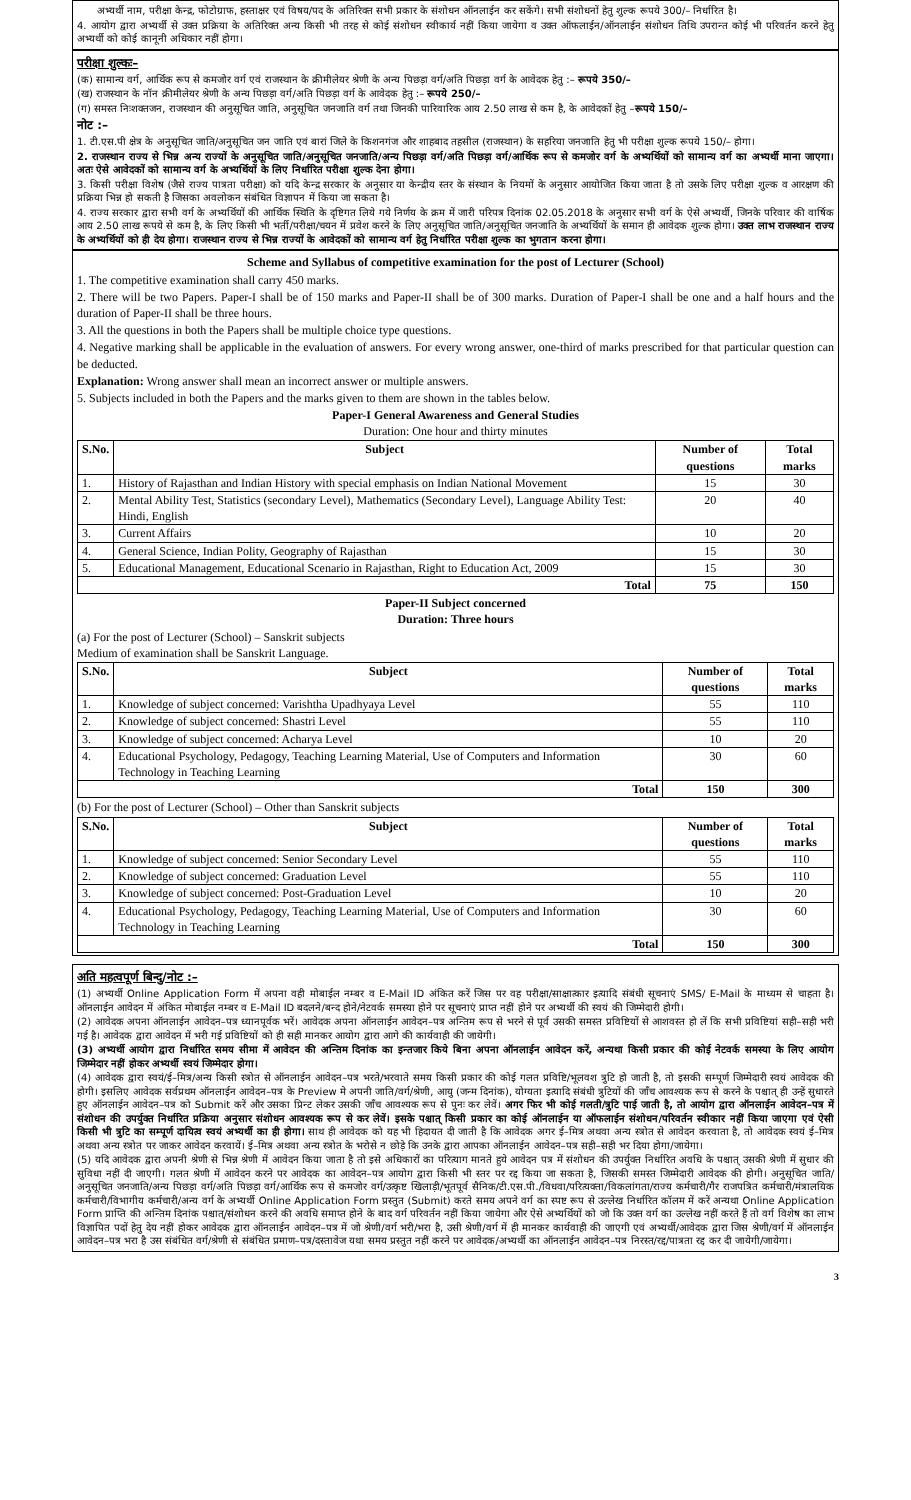अभ्यर्थी नाम, परीक्षा केन्द्र, फोटोग्राफ, हस्ताक्षर एवं विषय/पद के अतिरिक्त सभी प्रकार के संशोधन ऑनलाईन कर सकेंगे। सभी संशोधनों हेतु शुल्क रूपये 300/– निर्धारित है।
4. आयोग द्वारा अभ्यर्थी से उक्त प्रक्रिया के अतिरिक्त अन्य किसी भी तरह से कोई संशोधन स्वीकार्य नहीं किया जायेगा व उक्त ऑफलाईन/ऑनलाईन संशोधन तिथि उपरान्त कोई भी परिवर्तन करने हेतु अभ्यर्थी को कोई कानूनी अधिकार नहीं होगा।
परीक्षा शुल्कः–
(क) सामान्य वर्ग, आर्थिक रूप से कमजोर वर्ग एवं राजस्थान के क्रीमीलेयर श्रेणी के अन्य पिछड़ा वर्ग/अति पिछड़ा वर्ग के आवेदक हेतु :– रूपये 350/–
(ख) राजस्थान के नॉन क्रीमीलेयर श्रेणी के अन्य पिछड़ा वर्ग/अति पिछड़ा वर्ग के आवेदक हेतु :– रूपये 250/–
(ग) समस्त निःशक्तजन, राजस्थान की अनुसूचित जाति, अनुसूचित जनजाति वर्ग तथा जिनकी पारिवारिक आय 2.50 लाख से कम है, के आवेदकों हेतु –रूपये 150/–
नोट :–
1. टी.एस.पी क्षेत्र के अनुसूचित जाति/अनुसूचित जन जाति एवं बारां जिले के किशनगंज और शाहबाद तहसील (राजस्थान) के सहरिया जनजाति हेतु भी परीक्षा शुल्क रूपये 150/– होगा।
2. राजस्थान राज्य से भिन्न अन्य राज्यों के अनुसूचित जाति/अनुसूचित जनजाति/अन्य पिछड़ा वर्ग/अति पिछड़ा वर्ग/आर्थिक रूप से कमजोर वर्ग के अभ्यर्थियों को सामान्य वर्ग का अभ्यर्थी माना जाएगा। अतः ऐसे आवेदकों को सामान्य वर्ग के अभ्यर्थियों के लिए निर्धारित परीक्षा शुल्क देना होगा।
3. किसी परीक्षा विशेष (जैसे राज्य पात्रता परीक्षा) को यदि केन्द्र सरकार के अनुसार या केन्द्रीय स्तर के संस्थान के नियमों के अनुसार आयोजित किया जाता है तो उसके लिए परीक्षा शुल्क व आरक्षण की प्रक्रिया भिन्न हो सकती है जिसका अवलोकन संबंधित विज्ञापन में किया जा सकता है।
4. राज्य सरकार द्वारा सभी वर्ग के अभ्यर्थियों की आर्थिक स्थिति के दृष्टिगत लिये गये निर्णय के क्रम में जारी परिपत्र दिनांक 02.05.2018 के अनुसार सभी वर्ग के ऐसे अभ्यर्थी, जिनके परिवार की वार्षिक आय 2.50 लाख रूपये से कम है, के लिए किसी भी भर्ती/परीक्षा/चयन में प्रवेश करने के लिए अनुसूचित जाति/अनुसूचित जनजाति के अभ्यर्थियों के समान ही आवेदक शुल्क होगा। उक्त लाभ राजस्थान राज्य के अभ्यर्थियों को ही देय होगा। राजस्थान राज्य से भिन्न राज्यों के आवेदकों को सामान्य वर्ग हेतु निर्धारित परीक्षा शुल्क का भुगतान करना होगा।
Scheme and Syllabus of competitive examination for the post of Lecturer (School)
1. The competitive examination shall carry 450 marks.
2. There will be two Papers. Paper-I shall be of 150 marks and Paper-II shall be of 300 marks. Duration of Paper-I shall be one and a half hours and the duration of Paper-II shall be three hours.
3. All the questions in both the Papers shall be multiple choice type questions.
4. Negative marking shall be applicable in the evaluation of answers. For every wrong answer, one-third of marks prescribed for that particular question can be deducted.
Explanation: Wrong answer shall mean an incorrect answer or multiple answers.
5. Subjects included in both the Papers and the marks given to them are shown in the tables below.
Paper-I General Awareness and General Studies
Duration: One hour and thirty minutes
| S.No. | Subject | Number of questions | Total marks |
| --- | --- | --- | --- |
| 1. | History of Rajasthan and Indian History with special emphasis on Indian National Movement | 15 | 30 |
| 2. | Mental Ability Test, Statistics (secondary Level), Mathematics (Secondary Level), Language Ability Test: Hindi, English | 20 | 40 |
| 3. | Current Affairs | 10 | 20 |
| 4. | General Science, Indian Polity, Geography of Rajasthan | 15 | 30 |
| 5. | Educational Management, Educational Scenario in Rajasthan, Right to Education Act, 2009 | 15 | 30 |
| Total | | 75 | 150 |
Paper-II Subject concerned
Duration: Three hours
(a) For the post of Lecturer (School) – Sanskrit subjects
Medium of examination shall be Sanskrit Language.
| S.No. | Subject | Number of questions | Total marks |
| --- | --- | --- | --- |
| 1. | Knowledge of subject concerned: Varishtha Upadhyaya Level | 55 | 110 |
| 2. | Knowledge of subject concerned: Shastri Level | 55 | 110 |
| 3. | Knowledge of subject concerned: Acharya Level | 10 | 20 |
| 4. | Educational Psychology, Pedagogy, Teaching Learning Material, Use of Computers and Information Technology in Teaching Learning | 30 | 60 |
| Total | | 150 | 300 |
(b) For the post of Lecturer (School) – Other than Sanskrit subjects
| S.No. | Subject | Number of questions | Total marks |
| --- | --- | --- | --- |
| 1. | Knowledge of subject concerned: Senior Secondary Level | 55 | 110 |
| 2. | Knowledge of subject concerned: Graduation Level | 55 | 110 |
| 3. | Knowledge of subject concerned: Post-Graduation Level | 10 | 20 |
| 4. | Educational Psychology, Pedagogy, Teaching Learning Material, Use of Computers and Information Technology in Teaching Learning | 30 | 60 |
| Total | | 150 | 300 |
अति महत्वपूर्ण बिन्दु/नोट :–
(1) अभ्यर्थी Online Application Form में अपना वही मोबाईल नम्बर व E-Mail ID अंकित करें जिस पर वह परीक्षा/साक्षात्कार इत्यादि संबंधी सूचनाएं SMS/ E-Mail के माध्यम से चाहता है। ऑनलाईन आवेदन में अंकित मोबाईल नम्बर व E-Mail ID बदलने/बन्द होने/नेटवर्क समस्या होने पर सूचनाएं प्राप्त नहीं होने पर अभ्यर्थी की स्वयं की जिम्मेदारी होगी।
(2) आवेदक अपना ऑनलाईन आवेदन–पत्र ध्यानपूर्वक भरें। आवेदक अपना ऑनलाईन आवेदन–पत्र अन्तिम रूप से भरने से पूर्व उसकी समस्त प्रविष्टियों से आशवस्त हो लें कि सभी प्रविष्टियां सही–सही भरी गई है। आवेदक द्वारा आवेदन में भरी गई प्रविष्टियों को ही सही मानकर आयोग द्वारा आगे की कार्यवाही की जायेगी।
(3) अभ्यर्थी आयोग द्वारा निर्धारित समय सीमा में आवेदन की अन्तिम दिनांक का इन्तजार किये बिना अपना ऑनलाईन आवेदन करें, अन्यथा किसी प्रकार की कोई नेटवर्क समस्या के लिए आयोग जिम्मेदार नहीं होकर अभ्यर्थी स्वयं जिम्मेदार होगा।
(4) आवेदक द्वारा स्वयं/ई–मित्र/अन्य किसी स्त्रोत से ऑनलाईन आवेदन–पत्र भरते/भरवाते समय किसी प्रकार की कोई गलत प्रविष्टि/भूलवश त्रुटि हो जाती है, तो इसकी सम्पूर्ण जिम्मेदारी स्वयं आवेदक की होगी। इसलिए आवेदक सर्वप्रथम ऑनलाईन आवेदन–पत्र के Preview मे अपनी जाति/वर्ग/श्रेणी, आयु (जन्म दिनांक), योग्यता इत्यादि संबंधी त्रुटियों की जाँच आवश्यक रूप से करने के पश्चात् ही उन्हें सुधारते हुए ऑनलाईन आवेदन–पत्र को Submit करें और उसका प्रिन्ट लेकर उसकी जाँच आवश्यक रूप से पुनः कर लेवें। अगर फिर भी कोई गलती/त्रुटि पाई जाती है, तो आयोग द्वारा ऑनलाईन आवेदन–पत्र में संशोधन की उपर्युक्त निर्धारित प्रक्रिया अनुसार संशोधन आवश्यक रूप से कर लेवें। इसके पश्चात् किसी प्रकार का कोई ऑनलाईन या ऑफलाईन संशोधन/परिवर्तन स्वीकार नहीं किया जाएगा एवं ऐसी किसी भी त्रुटि का सम्पूर्ण दायित्व स्वयं अभ्यर्थी का ही होगा। साथ ही आवेदक को यह भी हिदायत दी जाती है कि आवेदक अगर ई–मित्र अथवा अन्य स्त्रोत से आवेदन करवाता है, तो आवेदक स्वयं ई–मित्र अथवा अन्य स्त्रोत पर जाकर आवेदन करवायें। ई–मित्र अथवा अन्य स्त्रोत के भरोसे न छोड़े कि उनके द्वारा आपका ऑनलाईन आवेदन–पत्र सही–सही भर दिया होगा/जायेगा।
(5) यदि आवेदक द्वारा अपनी श्रेणी से भिन्न श्रेणी में आवेदन किया जाता है तो इसे अधिकारों का परित्याग मानते हुये आवेदन पत्र में संशोधन की उपर्युक्त निर्धारित अवधि के पश्चात् उसकी श्रेणी में सुधार की सुविधा नहीं दी जाएगी। गलत श्रेणी में आवेदन करने पर आवेदक का आवेदन–पत्र आयोग द्वारा किसी भी स्तर पर रद्द किया जा सकता है, जिसकी समस्त जिम्मेदारी आवेदक की होगी। अनुसूचित जाति/अनुसूचित जनजाति/अन्य पिछड़ा वर्ग/अति पिछड़ा वर्ग/आर्थिक रूप से कमजोर वर्ग/उत्कृष्ट खिलाड़ी/भूतपूर्व सैनिक/टी.एस.पी./विधवा/परित्यक्ता/विकलांगता/राज्य कर्मचारी/गैर राजपत्रित कर्मचारी/मंत्रालयिक कर्मचारी/विभागीय कर्मचारी/अन्य वर्ग के अभ्यर्थी Online Application Form प्रस्तुत (Submit) करते समय अपने वर्ग का स्पष्ट रूप से उल्लेख निर्धारित कॉलम में करें अन्यथा Online Application Form प्राप्ति की अन्तिम दिनांक पश्चात्/संशोधन करने की अवधि समाप्त होने के बाद वर्ग परिवर्तन नहीं किया जायेगा और ऐसे अभ्यर्थियों को जो कि उक्त वर्ग का उल्लेख नहीं करते हैं तो वर्ग विशेष का लाभ विज्ञापित पदों हेतु देय नहीं होकर आवेदक द्वारा ऑनलाईन आवेदन–पत्र में जो श्रेणी/वर्ग भरी/भरा है, उसी श्रेणी/वर्ग में ही मानकर कार्यवाही की जाएगी एवं अभ्यर्थी/आवेदक द्वारा जिस श्रेणी/वर्ग में ऑनलाईन आवेदन–पत्र भरा है उस संबंधित वर्ग/श्रेणी से संबंधित प्रमाण–पत्र/दस्तावेज यथा समय प्रस्तुत नहीं करने पर आवेदक/अभ्यर्थी का ऑनलाईन आवेदन–पत्र निरस्त/रद्द/पात्रता रद्द कर दी जायेगी/जायेगा।
3